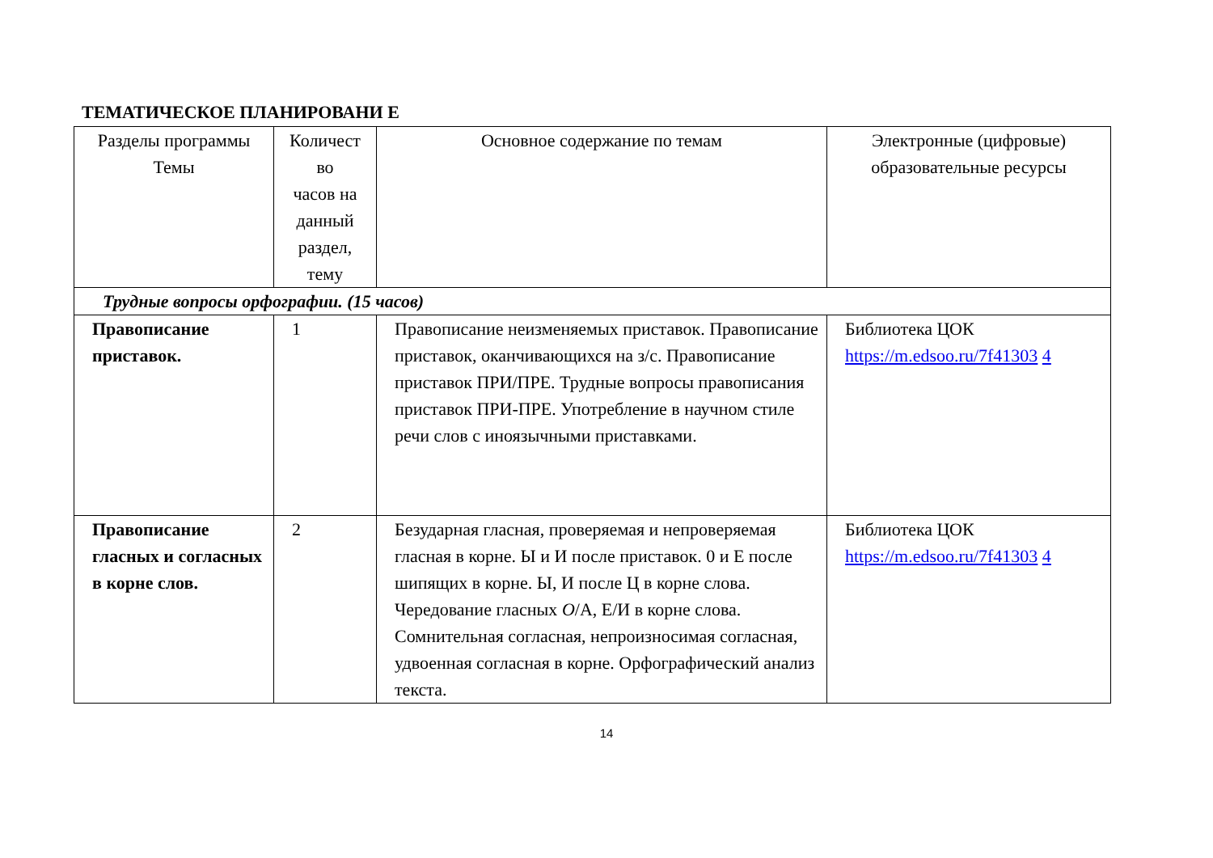ТЕМАТИЧЕСКОЕ ПЛАНИРОВАНИ Е
| Разделы программы Темы | Количест во часов на данный раздел, тему | Основное содержание по темам | Электронные (цифровые) образовательные ресурсы |
| --- | --- | --- | --- |
| Трудные вопросы орфографии. (15 часов) | | | |
| Правописание приставок. | 1 | Правописание неизменяемых приставок. Правописание приставок, оканчивающихся на з/с. Правописание приставок ПРИ/ПРЕ. Трудные вопросы правописания приставок ПРИ-ПРЕ. Употребление в научном стиле речи слов с иноязычными приставками. | Библиотека ЦОК https://m.edsoo.ru/7f41303 4 |
| Правописание гласных и согласных в корне слов. | 2 | Безударная гласная, проверяемая и непроверяемая гласная в корне. Ы и И после приставок. 0 и Е после шипящих в корне. Ы, И после Ц в корне слова. Чередование гласных О /А, Е/И в корне слова. Сомнительная согласная, непроизносимая согласная, удвоенная согласная в корне. Орфографический анализ текста. | Библиотека ЦОК https://m.edsoo.ru/7f41303 4 |
14